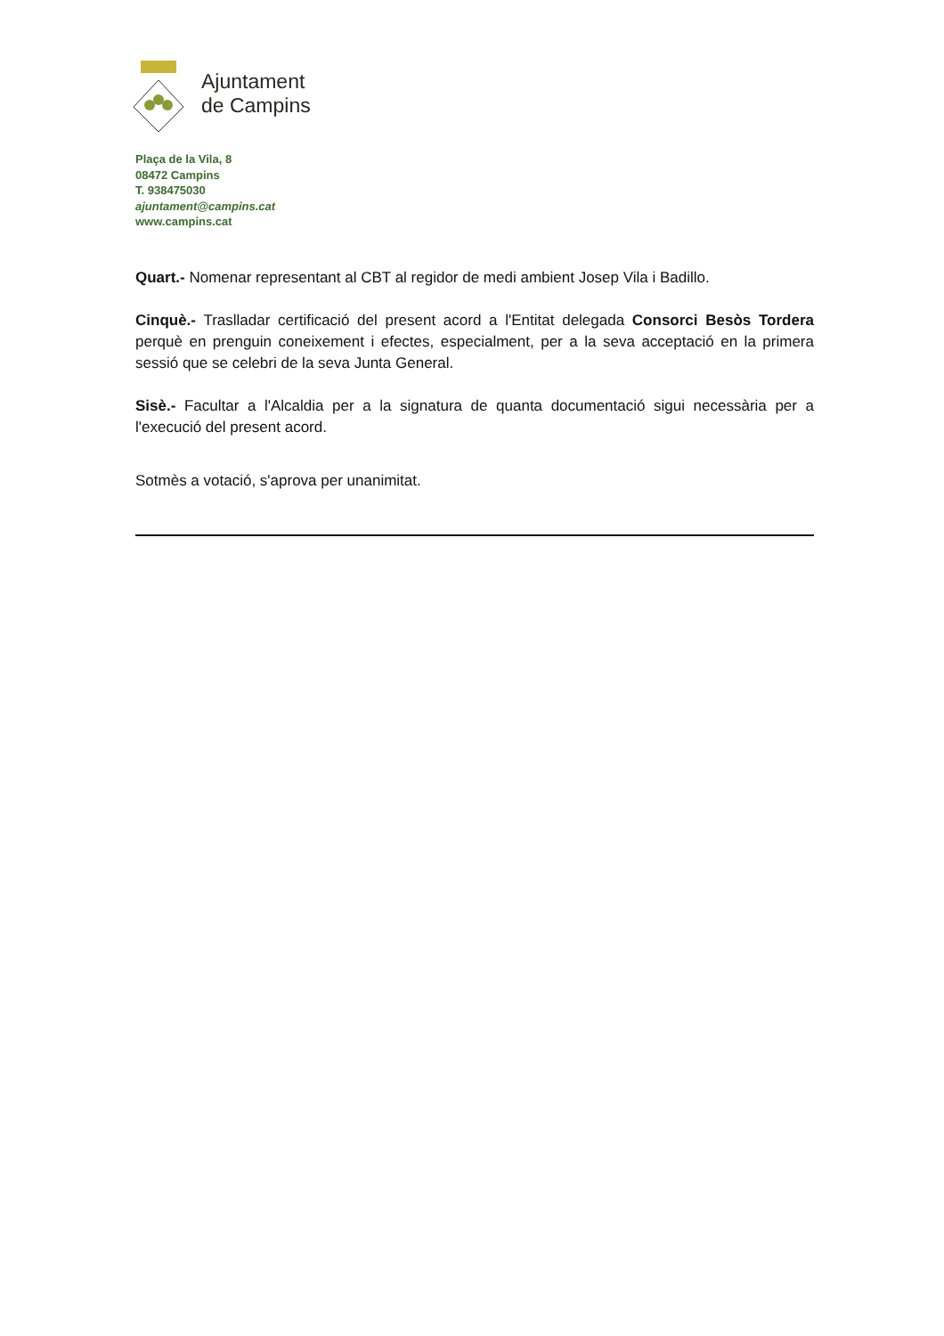Ajuntament
de Campins
Plaça de la Vila, 8
08472 Campins
T. 938475030
ajuntament@campins.cat
www.campins.cat
Quart.- Nomenar representant al CBT al regidor de medi ambient Josep Vila i Badillo.
Cinquè.- Traslladar certificació del present acord a l'Entitat delegada Consorci Besòs Tordera perquè en prenguin coneixement i efectes, especialment, per a la seva acceptació en la primera sessió que se celebri de la seva Junta General.
Sisè.- Facultar a l'Alcaldia per a la signatura de quanta documentació sigui necessària per a l'execució del present acord.
Sotmès a votació, s'aprova per unanimitat.